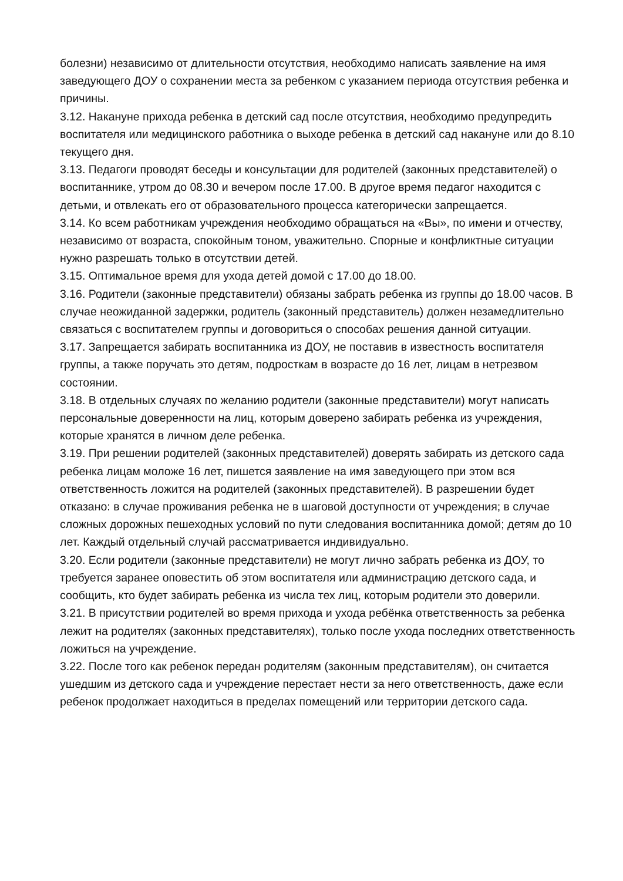болезни) независимо от длительности отсутствия, необходимо написать заявление на имя заведующего ДОУ о сохранении места за ребенком с указанием периода отсутствия ребенка и причины.
3.12. Накануне прихода ребенка в детский сад после отсутствия, необходимо предупредить воспитателя или медицинского работника о выходе ребенка в детский сад накануне или до 8.10 текущего дня.
3.13. Педагоги проводят беседы и консультации для родителей (законных представителей) о воспитаннике, утром до 08.30 и вечером после 17.00. В другое время педагог находится с детьми, и отвлекать его от образовательного процесса категорически запрещается.
3.14. Ко всем работникам учреждения необходимо обращаться на «Вы», по имени и отчеству, независимо от возраста, спокойным тоном, уважительно. Спорные и конфликтные ситуации нужно разрешать только в отсутствии детей.
3.15. Оптимальное время для ухода детей домой с 17.00 до 18.00.
3.16. Родители (законные представители) обязаны забрать ребенка из группы до 18.00 часов. В случае неожиданной задержки, родитель (законный представитель) должен незамедлительно связаться с воспитателем группы и договориться о способах решения данной ситуации.
3.17. Запрещается забирать воспитанника из ДОУ, не поставив в известность воспитателя группы, а также поручать это детям, подросткам в возрасте до 16 лет, лицам в нетрезвом состоянии.
3.18. В отдельных случаях по желанию родители (законные представители) могут написать персональные доверенности на лиц, которым доверено забирать ребенка из учреждения, которые хранятся в личном деле ребенка.
3.19. При решении родителей (законных представителей) доверять забирать из детского сада ребенка лицам моложе 16 лет, пишется заявление на имя заведующего при этом вся ответственность ложится на родителей (законных представителей). В разрешении будет отказано: в случае проживания ребенка не в шаговой доступности от учреждения; в случае сложных дорожных пешеходных условий по пути следования воспитанника домой; детям до 10 лет. Каждый отдельный случай рассматривается индивидуально.
3.20. Если родители (законные представители) не могут лично забрать ребенка из ДОУ, то требуется заранее оповестить об этом воспитателя или администрацию детского сада, и сообщить, кто будет забирать ребенка из числа тех лиц, которым родители это доверили.
3.21. В присутствии родителей во время прихода и ухода ребёнка ответственность за ребенка лежит на родителях (законных представителях), только после ухода последних ответственность ложиться на учреждение.
3.22. После того как ребенок передан родителям (законным представителям), он считается ушедшим из детского сада и учреждение перестает нести за него ответственность, даже если ребенок продолжает находиться в пределах помещений или территории детского сада.